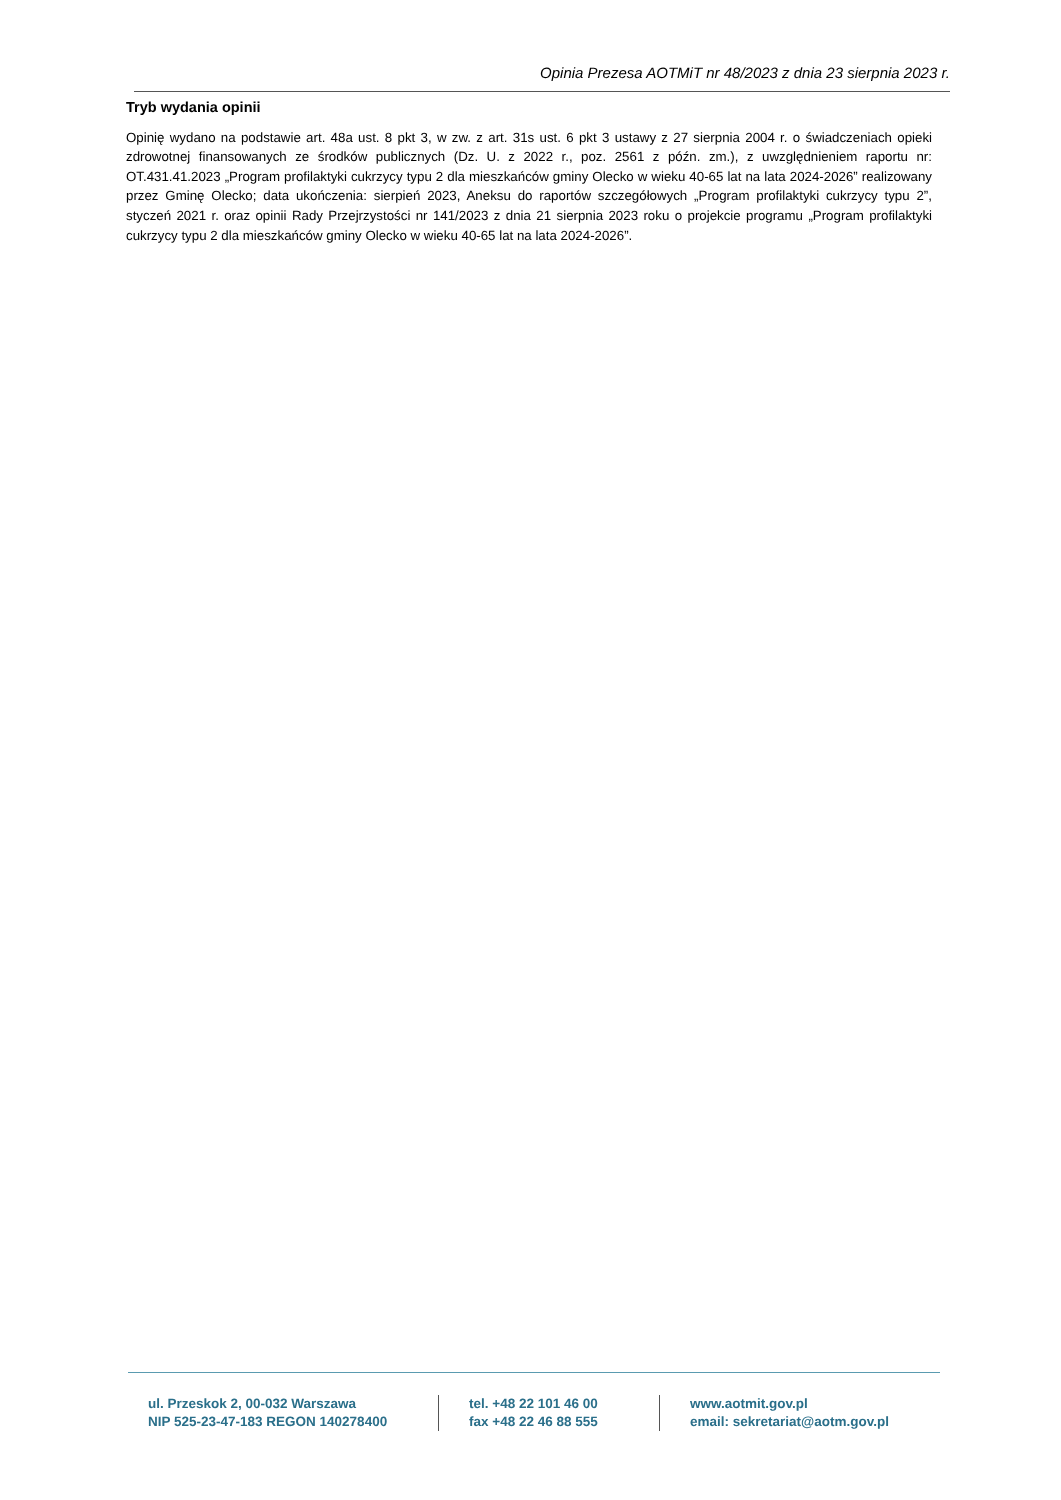Opinia Prezesa AOTMiT nr 48/2023 z dnia 23 sierpnia 2023 r.
Tryb wydania opinii
Opinię wydano na podstawie art. 48a ust. 8 pkt 3, w zw. z art. 31s ust. 6 pkt 3 ustawy z 27 sierpnia 2004 r. o świadczeniach opieki zdrowotnej finansowanych ze środków publicznych (Dz. U. z 2022 r., poz. 2561 z późn. zm.), z uwzględnieniem raportu nr: OT.431.41.2023 „Program profilaktyki cukrzycy typu 2 dla mieszkańców gminy Olecko w wieku 40-65 lat na lata 2024-2026” realizowany przez Gminę Olecko; data ukończenia: sierpień 2023, Aneksu do raportów szczegółowych „Program profilaktyki cukrzycy typu 2”, styczeń 2021 r. oraz opinii Rady Przejrzystości nr 141/2023 z dnia 21 sierpnia 2023 roku o projekcie programu „Program profilaktyki cukrzycy typu 2 dla mieszkańców gminy Olecko w wieku 40-65 lat na lata 2024-2026”.
ul. Przeskok 2, 00-032 Warszawa
NIP 525-23-47-183 REGON 140278400
tel. +48 22 101 46 00
fax +48 22 46 88 555
www.aotmit.gov.pl
email: sekretariat@aotm.gov.pl